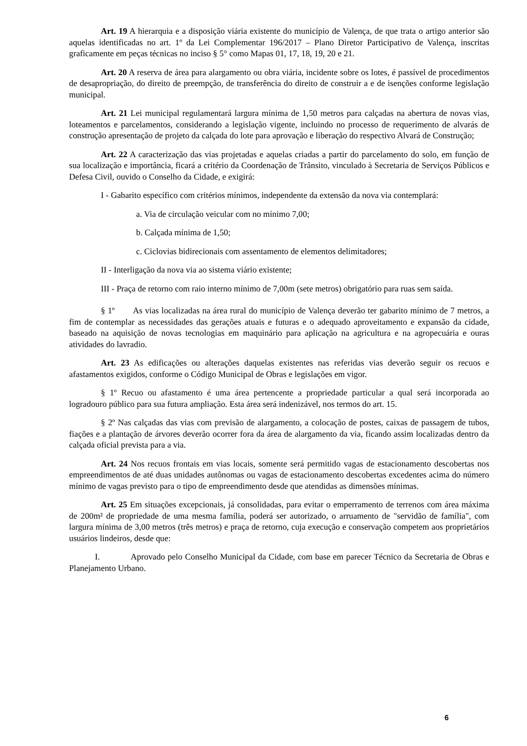Art. 19 A hierarquia e a disposição viária existente do município de Valença, de que trata o artigo anterior são aquelas identificadas no art. 1º da Lei Complementar 196/2017 – Plano Diretor Participativo de Valença, inscritas graficamente em peças técnicas no inciso § 5° como Mapas 01, 17, 18, 19, 20 e 21.
Art. 20 A reserva de área para alargamento ou obra viária, incidente sobre os lotes, é passível de procedimentos de desapropriação, do direito de preempção, de transferência do direito de construir a e de isenções conforme legislação municipal.
Art. 21 Lei municipal regulamentará largura mínima de 1,50 metros para calçadas na abertura de novas vias, loteamentos e parcelamentos, considerando a legislação vigente, incluindo no processo de requerimento de alvarás de construção apresentação de projeto da calçada do lote para aprovação e liberação do respectivo Alvará de Construção;
Art. 22 A caracterização das vias projetadas e aquelas criadas a partir do parcelamento do solo, em função de sua localização e importância, ficará a critério da Coordenação de Trânsito, vinculado à Secretaria de Serviços Públicos e Defesa Civil, ouvido o Conselho da Cidade, e exigirá:
I - Gabarito específico com critérios mínimos, independente da extensão da nova via contemplará:
a. Via de circulação veicular com no mínimo 7,00;
b. Calçada mínima de 1,50;
c. Ciclovias bidirecionais com assentamento de elementos delimitadores;
II - Interligação da nova via ao sistema viário existente;
III - Praça de retorno com raio interno mínimo de 7,00m (sete metros) obrigatório para ruas sem saída.
§ 1º As vias localizadas na área rural do município de Valença deverão ter gabarito mínimo de 7 metros, a fim de contemplar as necessidades das gerações atuais e futuras e o adequado aproveitamento e expansão da cidade, baseado na aquisição de novas tecnologias em maquinário para aplicação na agricultura e na agropecuária e ouras atividades do lavradio.
Art. 23 As edificações ou alterações daquelas existentes nas referidas vias deverão seguir os recuos e afastamentos exigidos, conforme o Código Municipal de Obras e legislações em vigor.
§ 1º Recuo ou afastamento é uma área pertencente a propriedade particular a qual será incorporada ao logradouro público para sua futura ampliação. Esta área será indenizável, nos termos do art. 15.
§ 2º Nas calçadas das vias com previsão de alargamento, a colocação de postes, caixas de passagem de tubos, fiações e a plantação de árvores deverão ocorrer fora da área de alargamento da via, ficando assim localizadas dentro da calçada oficial prevista para a via.
Art. 24 Nos recuos frontais em vias locais, somente será permitido vagas de estacionamento descobertas nos empreendimentos de até duas unidades autônomas ou vagas de estacionamento descobertas excedentes acima do número mínimo de vagas previsto para o tipo de empreendimento desde que atendidas as dimensões mínimas.
Art. 25 Em situações excepcionais, já consolidadas, para evitar o emperramento de terrenos com área máxima de 200m² de propriedade de uma mesma família, poderá ser autorizado, o arruamento de "servidão de família", com largura mínima de 3,00 metros (três metros) e praça de retorno, cuja execução e conservação competem aos proprietários usuários lindeiros, desde que:
I. Aprovado pelo Conselho Municipal da Cidade, com base em parecer Técnico da Secretaria de Obras e Planejamento Urbano.
6